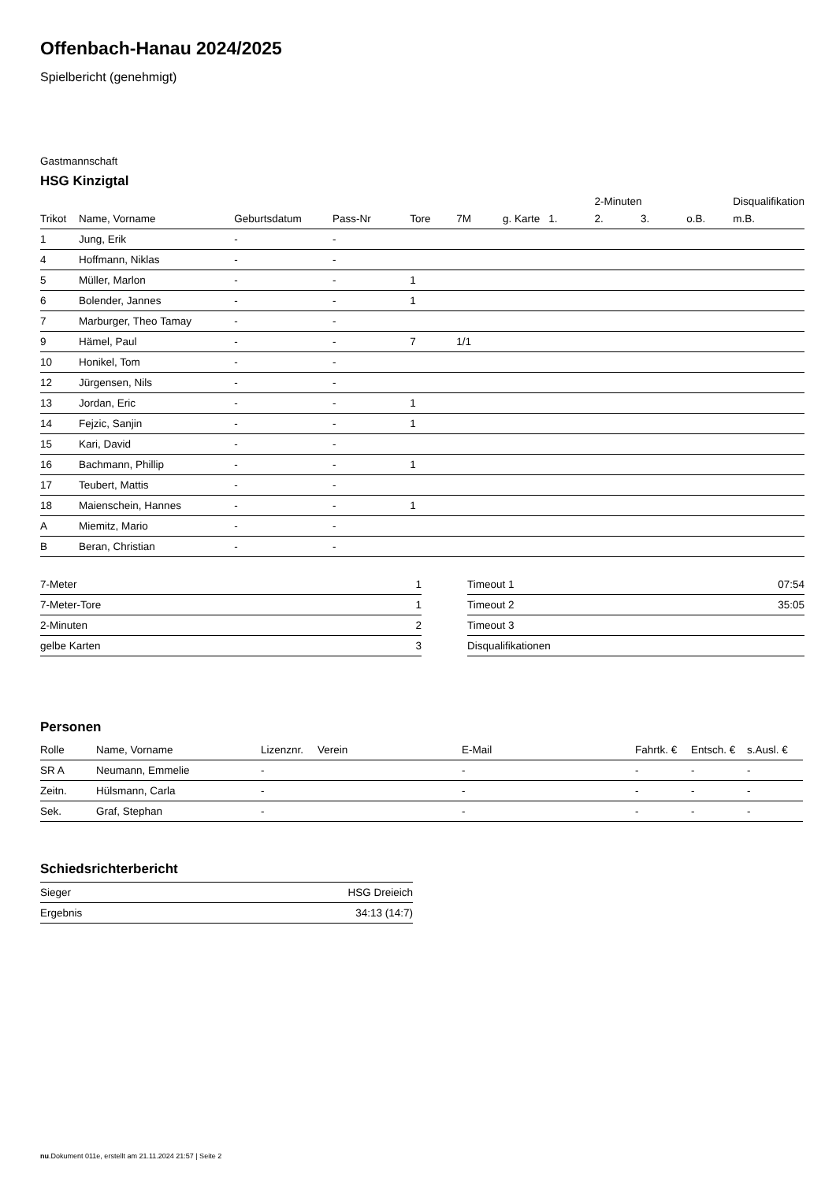Offenbach-Hanau 2024/2025
Spielbericht (genehmigt)
Gastmannschaft
HSG Kinzigtal
| | | | | | | | | 2-Minuten | | | Disqualifikation |
| --- | --- | --- | --- | --- | --- | --- | --- | --- | --- | --- | --- |
| Trikot | Name, Vorname | Geburtsdatum | Pass-Nr | Tore | 7M | g. Karte | 1. | 2. | 3. | o.B. | m.B. |
| 1 | Jung, Erik | - | - | | | | | | | | |
| 4 | Hoffmann, Niklas | - | - | | | | | | | | |
| 5 | Müller, Marlon | - | - | 1 | | | | | | | |
| 6 | Bolender, Jannes | - | - | 1 | | | | | | | |
| 7 | Marburger, Theo Tamay | - | - | | | | | | | | |
| 9 | Hämel, Paul | - | - | 7 | 1/1 | | | | | | |
| 10 | Honikel, Tom | - | - | | | | | | | | |
| 12 | Jürgensen, Nils | - | - | | | | | | | | |
| 13 | Jordan, Eric | - | - | 1 | | | | | | | |
| 14 | Fejzic, Sanjin | - | - | 1 | | | | | | | |
| 15 | Kari, David | - | - | | | | | | | | |
| 16 | Bachmann, Phillip | - | - | 1 | | | | | | | |
| 17 | Teubert, Mattis | - | - | | | | | | | | |
| 18 | Maienschein, Hannes | - | - | 1 | | | | | | | |
| A | Miemitz, Mario | - | - | | | | | | | | |
| B | Beran, Christian | - | - | | | | | | | | |
| 7-Meter | 1 |
| 7-Meter-Tore | 1 |
| 2-Minuten | 2 |
| gelbe Karten | 3 |
| Timeout 1 | 07:54 |
| Timeout 2 | 35:05 |
| Timeout 3 | |
| Disqualifikationen | |
Personen
| Rolle | Name, Vorname | Lizenznr. | Verein | E-Mail | Fahrtk. € | Entsch. € | s.Ausl. € |
| --- | --- | --- | --- | --- | --- | --- | --- |
| SR A | Neumann, Emmelie | - | | - | - | - | - |
| Zeitn. | Hülsmann, Carla | - | | - | - | - | - |
| Sek. | Graf, Stephan | - | | - | - | - | - |
Schiedsrichterbericht
| Sieger | HSG Dreieich |
| Ergebnis | 34:13 (14:7) |
nu.Dokument 011e, erstellt am 21.11.2024 21:57 | Seite 2